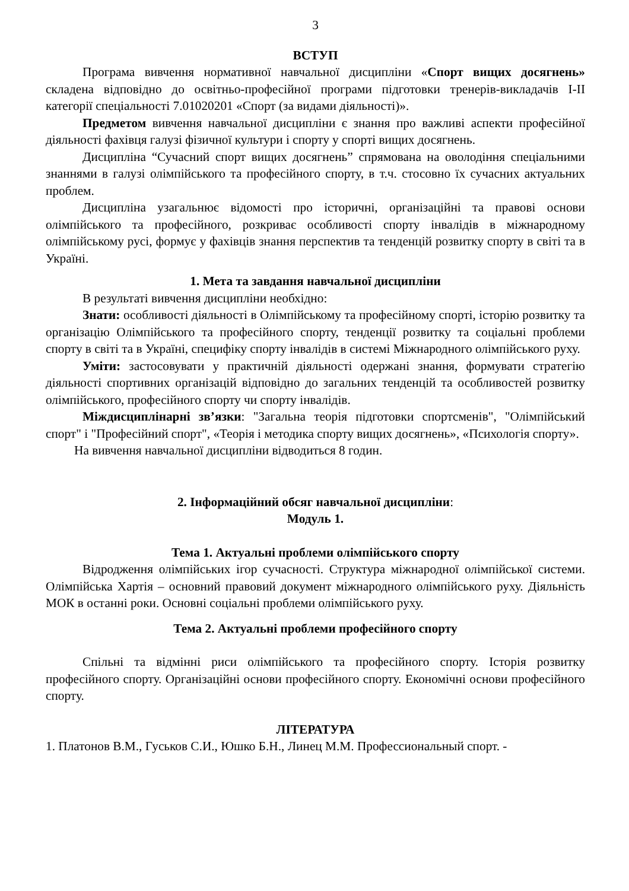3
ВСТУП
Програма вивчення нормативної навчальної дисципліни «Спорт вищих досягнень» складена відповідно до освітньо-професійної програми підготовки тренерів-викладачів І-ІІ категорії спеціальності 7.01020201 «Спорт (за видами діяльності)».
Предметом вивчення навчальної дисципліни є знання про важливі аспекти професійної діяльності фахівця галузі фізичної культури і спорту у спорті вищих досягнень.
Дисципліна “Сучасний спорт вищих досягнень” спрямована на оволодіння спеціальними знаннями в галузі олімпійського та професійного спорту, в т.ч. стосовно їх сучасних актуальних проблем.
Дисципліна узагальнює відомості про історичні, організаційні та правові основи олімпійського та професійного, розкриває особливості спорту інвалідів в міжнародному олімпійському русі, формує у фахівців знання перспектив та тенденцій розвитку спорту в світі та в Україні.
1. Мета та завдання навчальної дисципліни
В результаті вивчення дисципліни необхідно:
Знати: особливості діяльності в Олімпійському та професійному спорті, історію розвитку та організацію Олімпійського та професійного спорту, тенденції розвитку та соціальні проблеми спорту в світі та в Україні, специфіку спорту інвалідів в системі Міжнародного олімпійського руху.
Уміти: застосовувати у практичній діяльності одержані знання, формувати стратегію діяльності спортивних організацій відповідно до загальних тенденцій та особливостей розвитку олімпійського, професійного спорту чи спорту інвалідів.
Міждисциплінарні зв’язки: "Загальна теорія підготовки спортсменів", "Олімпійський спорт" і "Професійний спорт", «Теорія і методика спорту вищих досягнень», «Психологія спорту».
На вивчення навчальної дисципліни відводиться 8 годин.
2. Інформаційний обсяг навчальної дисципліни:
Модуль 1.
Тема 1. Актуальні проблеми олімпійського спорту
Відродження олімпійських ігор сучасності. Структура міжнародної олімпійської системи. Олімпійська Хартія – основний правовий документ міжнародного олімпійського руху. Діяльність МОК в останні роки. Основні соціальні проблеми олімпійського руху.
Тема 2. Актуальні проблеми професійного спорту
Спільні та відмінні риси олімпійського та професійного спорту. Історія розвитку професійного спорту. Організаційні основи професійного спорту. Економічні основи професійного спорту.
ЛІТЕРАТУРА
1. Платонов В.М., Гуськов С.И., Юшко Б.Н., Линец М.М. Профессиональный спорт. -